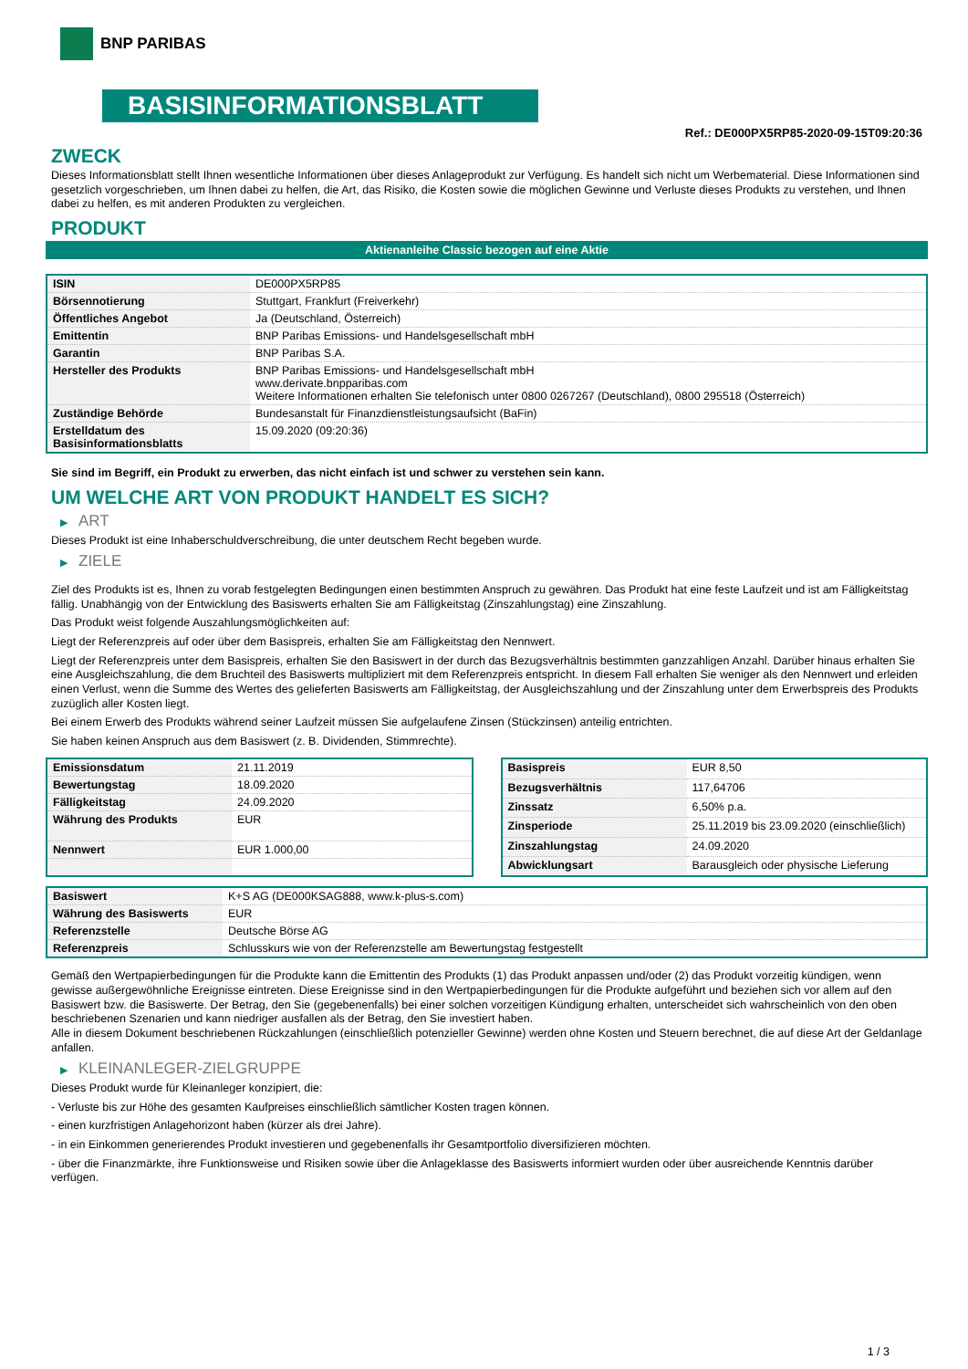BNP PARIBAS
BASISINFORMATIONSBLATT
Ref.: DE000PX5RP85-2020-09-15T09:20:36
ZWECK
Dieses Informationsblatt stellt Ihnen wesentliche Informationen über dieses Anlageprodukt zur Verfügung. Es handelt sich nicht um Werbematerial. Diese Informationen sind gesetzlich vorgeschrieben, um Ihnen dabei zu helfen, die Art, das Risiko, die Kosten sowie die möglichen Gewinne und Verluste dieses Produkts zu verstehen, und Ihnen dabei zu helfen, es mit anderen Produkten zu vergleichen.
PRODUKT
Aktienanleihe Classic bezogen auf eine Aktie
| ISIN | DE000PX5RP85 |
| Börsennotierung | Stuttgart, Frankfurt (Freiverkehr) |
| Öffentliches Angebot | Ja (Deutschland, Österreich) |
| Emittentin | BNP Paribas Emissions- und Handelsgesellschaft mbH |
| Garantin | BNP Paribas S.A. |
| Hersteller des Produkts | BNP Paribas Emissions- und Handelsgesellschaft mbH www.derivate.bnpparibas.com Weitere Informationen erhalten Sie telefonisch unter 0800 0267267 (Deutschland), 0800 295518 (Österreich) |
| Zuständige Behörde | Bundesanstalt für Finanzdienstleistungsaufsicht (BaFin) |
| Erstelldatum des Basisinformationsblatts | 15.09.2020 (09:20:36) |
Sie sind im Begriff, ein Produkt zu erwerben, das nicht einfach ist und schwer zu verstehen sein kann.
UM WELCHE ART VON PRODUKT HANDELT ES SICH?
▶ ART
Dieses Produkt ist eine Inhaberschuldverschreibung, die unter deutschem Recht begeben wurde.
▶ ZIELE
Ziel des Produkts ist es, Ihnen zu vorab festgelegten Bedingungen einen bestimmten Anspruch zu gewähren. Das Produkt hat eine feste Laufzeit und ist am Fälligkeitstag fällig. Unabhängig von der Entwicklung des Basiswerts erhalten Sie am Fälligkeitstag (Zinszahlungstag) eine Zinszahlung.
Das Produkt weist folgende Auszahlungsmöglichkeiten auf:
Liegt der Referenzpreis auf oder über dem Basispreis, erhalten Sie am Fälligkeitstag den Nennwert.
Liegt der Referenzpreis unter dem Basispreis, erhalten Sie den Basiswert in der durch das Bezugsverhältnis bestimmten ganzzahligen Anzahl. Darüber hinaus erhalten Sie eine Ausgleichszahlung, die dem Bruchteil des Basiswerts multipliziert mit dem Referenzpreis entspricht. In diesem Fall erhalten Sie weniger als den Nennwert und erleiden einen Verlust, wenn die Summe des Wertes des gelieferten Basiswerts am Fälligkeitstag, der Ausgleichszahlung und der Zinszahlung unter dem Erwerbspreis des Produkts zuzüglich aller Kosten liegt.
Bei einem Erwerb des Produkts während seiner Laufzeit müssen Sie aufgelaufene Zinsen (Stückzinsen) anteilig entrichten.
Sie haben keinen Anspruch aus dem Basiswert (z. B. Dividenden, Stimmrechte).
| Emissionsdatum | 21.11.2019 |
| Bewertungstag | 18.09.2020 |
| Fälligkeitstag | 24.09.2020 |
| Währung des Produkts | EUR |
| Nennwert | EUR 1.000,00 |
| Basispreis | EUR 8,50 |
| Bezugsverhältnis | 117,64706 |
| Zinssatz | 6,50% p.a. |
| Zinsperiode | 25.11.2019 bis 23.09.2020 (einschließlich) |
| Zinszahlungstag | 24.09.2020 |
| Abwicklungsart | Barausgleich oder physische Lieferung |
| Basiswert | K+S AG (DE000KSAG888, www.k-plus-s.com) |
| Währung des Basiswerts | EUR |
| Referenzstelle | Deutsche Börse AG |
| Referenzpreis | Schlusskurs wie von der Referenzstelle am Bewertungstag festgestellt |
Gemäß den Wertpapierbedingungen für die Produkte kann die Emittentin des Produkts (1) das Produkt anpassen und/oder (2) das Produkt vorzeitig kündigen, wenn gewisse außergewöhnliche Ereignisse eintreten. Diese Ereignisse sind in den Wertpapierbedingungen für die Produkte aufgeführt und beziehen sich vor allem auf den Basiswert bzw. die Basiswerte. Der Betrag, den Sie (gegebenenfalls) bei einer solchen vorzeitigen Kündigung erhalten, unterscheidet sich wahrscheinlich von den oben beschriebenen Szenarien und kann niedriger ausfallen als der Betrag, den Sie investiert haben.
Alle in diesem Dokument beschriebenen Rückzahlungen (einschließlich potenzieller Gewinne) werden ohne Kosten und Steuern berechnet, die auf diese Art der Geldanlage anfallen.
▶ KLEINANLEGER-ZIELGRUPPE
Dieses Produkt wurde für Kleinanleger konzipiert, die:
- Verluste bis zur Höhe des gesamten Kaufpreises einschließlich sämtlicher Kosten tragen können.
- einen kurzfristigen Anlagehorizont haben (kürzer als drei Jahre).
- in ein Einkommen generierendes Produkt investieren und gegebenenfalls ihr Gesamtportfolio diversifizieren möchten.
- über die Finanzmärkte, ihre Funktionsweise und Risiken sowie über die Anlageklasse des Basiswerts informiert wurden oder über ausreichende Kenntnis darüber verfügen.
1 / 3